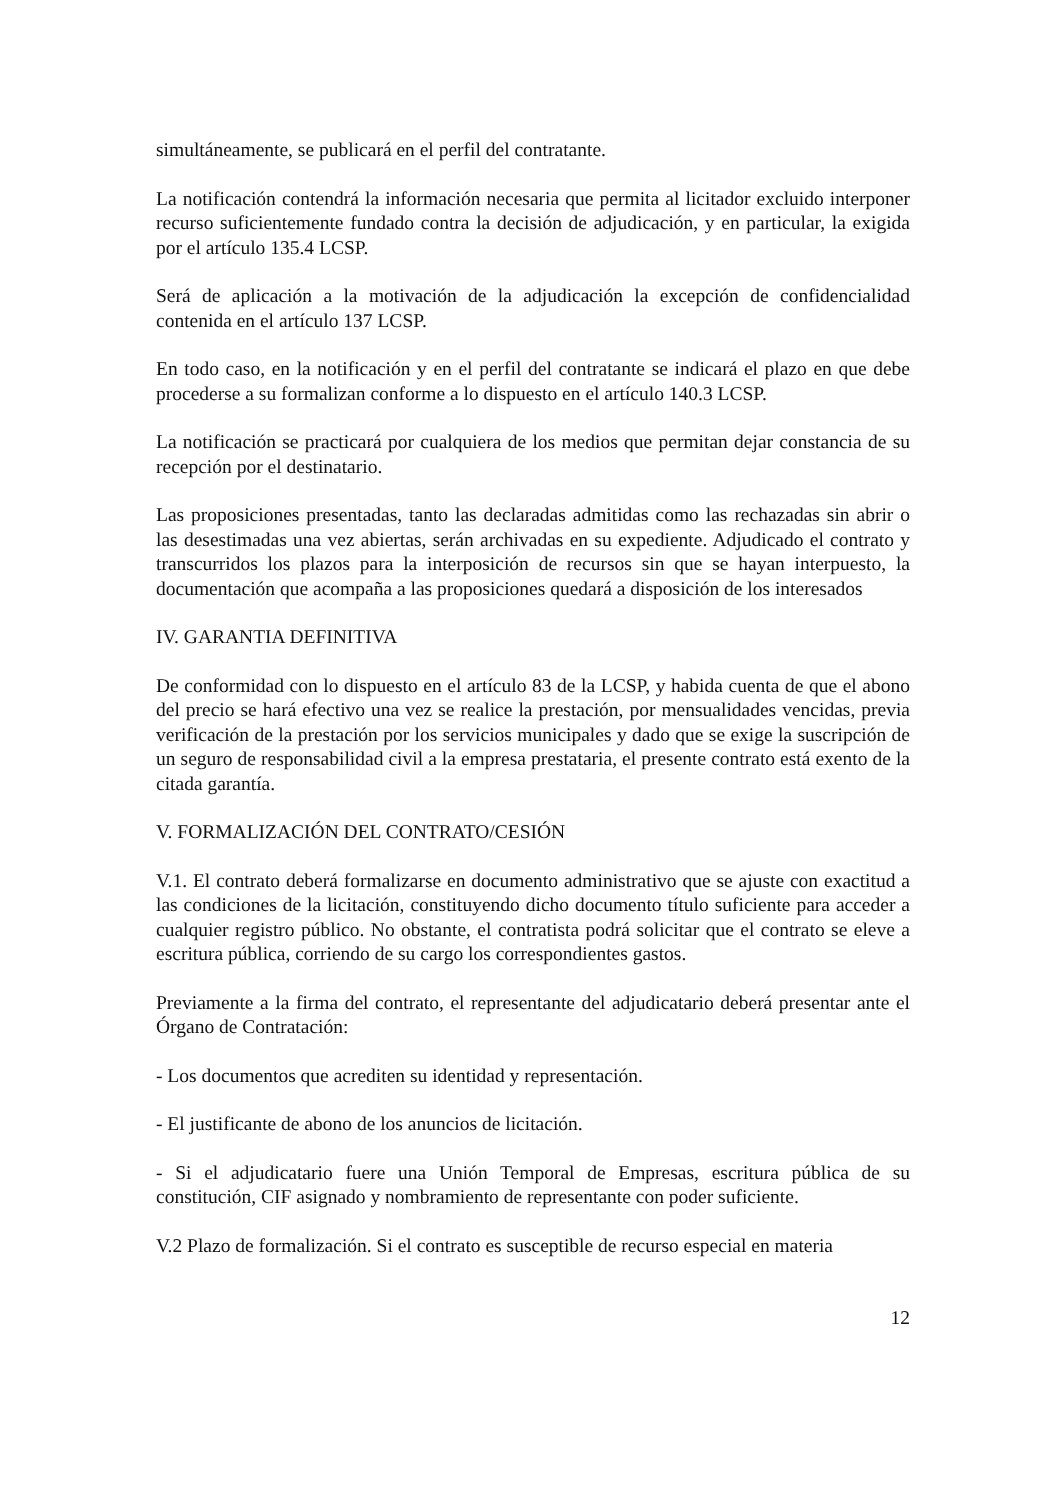simultáneamente, se publicará en el perfil del contratante.
La notificación contendrá la información necesaria que permita al licitador excluido interponer recurso suficientemente fundado contra la decisión de adjudicación, y en particular, la exigida por el artículo 135.4 LCSP.
Será de aplicación a la motivación de la adjudicación la excepción de confidencialidad contenida en el artículo 137 LCSP.
En todo caso, en la notificación y en el perfil del contratante se indicará el plazo en que debe procederse a su formalizan conforme a lo dispuesto en el artículo 140.3 LCSP.
La notificación se practicará por cualquiera de los medios que permitan dejar constancia de su recepción por el destinatario.
Las proposiciones presentadas, tanto las declaradas admitidas como las rechazadas sin abrir o las desestimadas una vez abiertas, serán archivadas en su expediente. Adjudicado el contrato y transcurridos los plazos para la interposición de recursos sin que se hayan interpuesto, la documentación que acompaña a las proposiciones quedará a disposición de los interesados
IV. GARANTIA DEFINITIVA
De conformidad con lo dispuesto en el artículo 83 de la LCSP, y habida cuenta de que el abono del precio se hará efectivo una vez se realice la prestación, por mensualidades vencidas, previa verificación de la prestación por los servicios municipales y dado que se exige la suscripción de un seguro de responsabilidad civil a la empresa prestataria, el presente contrato está exento de la citada garantía.
V. FORMALIZACIÓN DEL CONTRATO/CESIÓN
V.1. El contrato deberá formalizarse en documento administrativo que se ajuste con exactitud a las condiciones de la licitación, constituyendo dicho documento título suficiente para acceder a cualquier registro público. No obstante, el contratista podrá solicitar que el contrato se eleve a escritura pública, corriendo de su cargo los correspondientes gastos.
Previamente a la firma del contrato, el representante del adjudicatario deberá presentar ante el Órgano de Contratación:
- Los documentos que acrediten su identidad y representación.
- El justificante de abono de los anuncios de licitación.
- Si el adjudicatario fuere una Unión Temporal de Empresas, escritura pública de su constitución, CIF asignado y nombramiento de representante con poder suficiente.
V.2 Plazo de formalización. Si el contrato es susceptible de recurso especial en materia
12